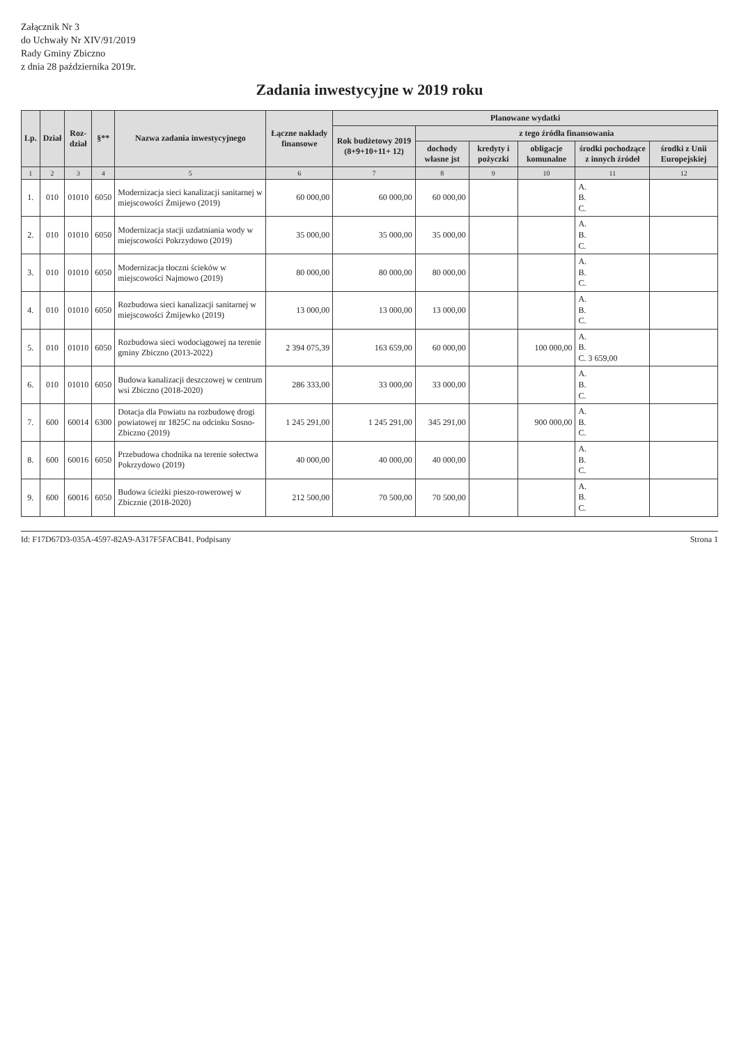Załącznik Nr 3
do Uchwały Nr XIV/91/2019
Rady Gminy Zbiczno
z dnia 28 października 2019r.
Zadania inwestycyjne w 2019 roku
| Lp. | Dział | Roz- dział | §** | Nazwa zadania inwestycyjnego | Łączne nakłady finansowe | Planowane wydatki | | | | | |
| --- | --- | --- | --- | --- | --- | --- | --- | --- | --- | --- | --- |
| | | | | | | Rok budżetowy 2019 (8+9+10+11+ 12) | z tego źródła finansowania | | | | |
| | | | | | | | dochody własne jst | kredyty i pożyczki | obligacje komunalne | środki pochodzące z innych źródeł | środki z Unii Europejskiej |
| 1 | 2 | 3 | 4 | 5 | 6 | 7 | 8 | 9 | 10 | 11 | 12 |
| 1. | 010 | 01010 | 6050 | Modernizacja sieci kanalizacji sanitarnej w miejscowości Żmijewo (2019) | 60 000,00 | 60 000,00 | 60 000,00 | | | A. B. C. | |
| 2. | 010 | 01010 | 6050 | Modernizacja stacji uzdatniania wody w miejscowości Pokrzydowo (2019) | 35 000,00 | 35 000,00 | 35 000,00 | | | A. B. C. | |
| 3. | 010 | 01010 | 6050 | Modernizacja tłoczni ścieków w miejscowości Najmowo (2019) | 80 000,00 | 80 000,00 | 80 000,00 | | | A. B. C. | |
| 4. | 010 | 01010 | 6050 | Rozbudowa sieci kanalizacji sanitarnej w miejscowości Żmijewko (2019) | 13 000,00 | 13 000,00 | 13 000,00 | | | A. B. C. | |
| 5. | 010 | 01010 | 6050 | Rozbudowa sieci wodociągowej na terenie gminy Zbiczno (2013-2022) | 2 394 075,39 | 163 659,00 | 60 000,00 | | 100 000,00 | A. B. C. 3 659,00 | |
| 6. | 010 | 01010 | 6050 | Budowa kanalizacji deszczowej w centrum wsi Zbiczno (2018-2020) | 286 333,00 | 33 000,00 | 33 000,00 | | | A. B. C. | |
| 7. | 600 | 60014 | 6300 | Dotacja dla Powiatu na rozbudowę drogi powiatowej nr 1825C na odcinku Sosno-Zbiczno (2019) | 1 245 291,00 | 1 245 291,00 | 345 291,00 | | 900 000,00 | A. B. C. | |
| 8. | 600 | 60016 | 6050 | Przebudowa chodnika na terenie sołectwa Pokrzydowo (2019) | 40 000,00 | 40 000,00 | 40 000,00 | | | A. B. C. | |
| 9. | 600 | 60016 | 6050 | Budowa ścieżki pieszo-rowerowej w Zbicznie (2018-2020) | 212 500,00 | 70 500,00 | 70 500,00 | | | A. B. C. | |
Id: F17D67D3-035A-4597-82A9-A317F5FACB41. Podpisany Strona 1